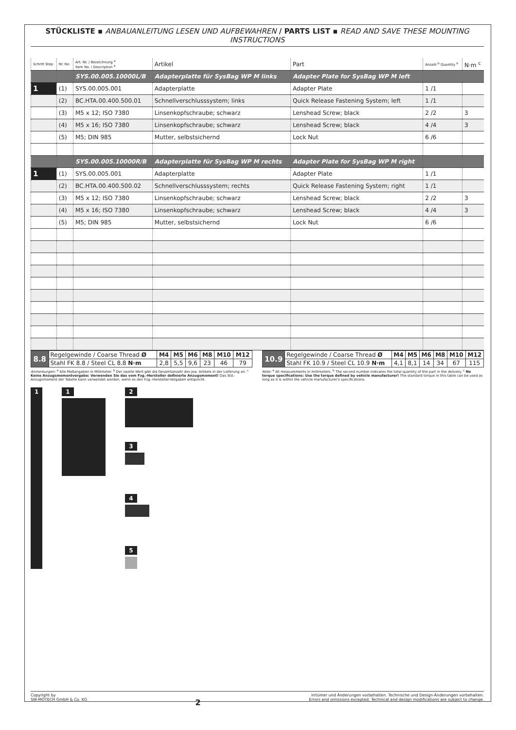STÜCKLISTE ▪ ANBAUANLEITUNG LESEN UND AUFBEWAHREN / PARTS LIST ▪ READ AND SAVE THESE MOUNTING INSTRUCTIONS
| Schritt Step | Nr. No. | Art.-Nr. / Bezeichnung <sup>a</sup> Item No. / Description <sup>a</sup> | Artikel | Part | Anzahl <sup>b</sup> Quantity <sup>b</sup> | N·m <sup>c</sup> |
| --- | --- | --- | --- | --- | --- | --- |
| | | SYS.00.005.10000L/B | Adapterplatte für SysBag WP M links | Adapter Plate for SysBag WP M left | | |
| 1 | (1) | SYS.00.005.001 | Adapterplatte | Adapter Plate | 1 /1 | |
| | (2) | BC.HTA.00.400.500.01 | Schnellverschlusssystem; links | Quick Release Fastening System; left | 1 /1 | |
| | (3) | M5 x 12; ISO 7380 | Linsenkopfschraube; schwarz | Lenshead Screw; black | 2 /2 | 3 |
| | (4) | M5 x 16; ISO 7380 | Linsenkopfschraube; schwarz | Lenshead Screw; black | 4 /4 | 3 |
| | (5) | M5; DIN 985 | Mutter, selbstsichernd | Lock Nut | 6 /6 | |
| | | SYS.00.005.10000R/B | Adapterplatte für SysBag WP M rechts | Adapter Plate for SysBag WP M right | | |
| 1 | (1) | SYS.00.005.001 | Adapterplatte | Adapter Plate | 1 /1 | |
| | (2) | BC.HTA.00.400.500.02 | Schnellverschlusssystem; rechts | Quick Release Fastening System; right | 1 /1 | |
| | (3) | M5 x 12; ISO 7380 | Linsenkopfschraube; schwarz | Lenshead Screw; black | 2 /2 | 3 |
| | (4) | M5 x 16; ISO 7380 | Linsenkopfschraube; schwarz | Lenshead Screw; black | 4 /4 | 3 |
| | (5) | M5; DIN 985 | Mutter, selbstsichernd | Lock Nut | 6 /6 | |
| 8.8 | Regelgewinde / Coarse Thread Ø | M4 | M5 | M6 | M8 | M10 | M12 |
| | Stahl FK 8.8 / Steel CL 8.8 N·m | 2,8 | 5,5 | 9,6 | 23 | 46 | 79 |
| 10.9 | Regelgewinde / Coarse Thread Ø | M4 | M5 | M6 | M8 | M10 | M12 |
| | Stahl FK 10.9 / Steel CL 10.9 N·m | 4,1 | 8,1 | 14 | 34 | 67 | 115 |
Anmerkungen: <sup>a</sup> Alle Maßangaben in Millimeter. <sup>b</sup> Der zweite Wert gibt die Gesamtanzahl des jew. Artikels in der Lieferung an. <sup>c</sup> Keine Anzugsmomentvorgabe: Verwenden Sie das vom Fzg.-Hersteller definierte Anzugsmoment! Das Std.-Anzugsmoment der Tabelle kann verwendet werden, wenn es den Fzg.-Hersteller-Vorgaben entspricht.
Note: <sup>a</sup> All measurements in millimeters. <sup>b</sup> The second number indicates the total quantity of the part in the delivery. <sup>c</sup> No torque specifications: Use the torque defined by vehicle manufacturer! The standard torque in this table can be used as long as it is within the vehicle manufacturer's specifications.
1 1 2 3 4 5
Copyright by
SW-MOTECH GmbH & Co. KG
2
Irrtümer und Änderungen vorbehalten. Technische und Design-Änderungen vorbehalten.
Errors and omissions excepted. Technical and design modifications are subject to change.